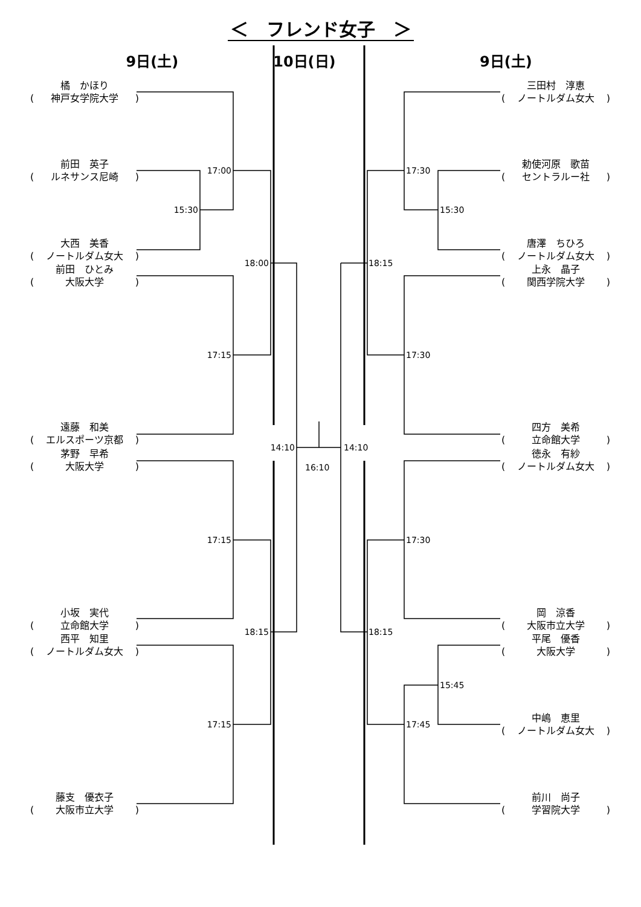＜　フレンド女子　＞
9日(土) 10日(日) 9日(土)
橘　かほり
(神戸女学院大学)
前田　英子
(ルネサンス尼崎)
大西　美香
(ノートルダム女大)
前田　ひとみ
(大阪大学)
遠藤　和美
(エルスポーツ京都)
茅野　早希
(大阪大学)
小坂　実代
(立命館大学)
西平　知里
(ノートルダム女大)
藤支　優衣子
(大阪市立大学)
15:30
17:00
17:15
17:15
17:15
18:00
18:15
14:10
16:10
14:10
18:15
18:15
17:30
17:30
17:30
17:45
15:30
15:45
三田村　淳恵
(ノートルダム女大)
勅使河原　歌苗
(セントラルー社)
唐澤　ちひろ
(ノートルダム女大)
上永　晶子
(関西学院大学)
四方　美希
(立命館大学)
徳永　有紗
(ノートルダム女大)
岡　涼香
(大阪市立大学)
平尾　優香
(大阪大学)
中嶋　恵里
(ノートルダム女大)
前川　尚子
(学習院大学)